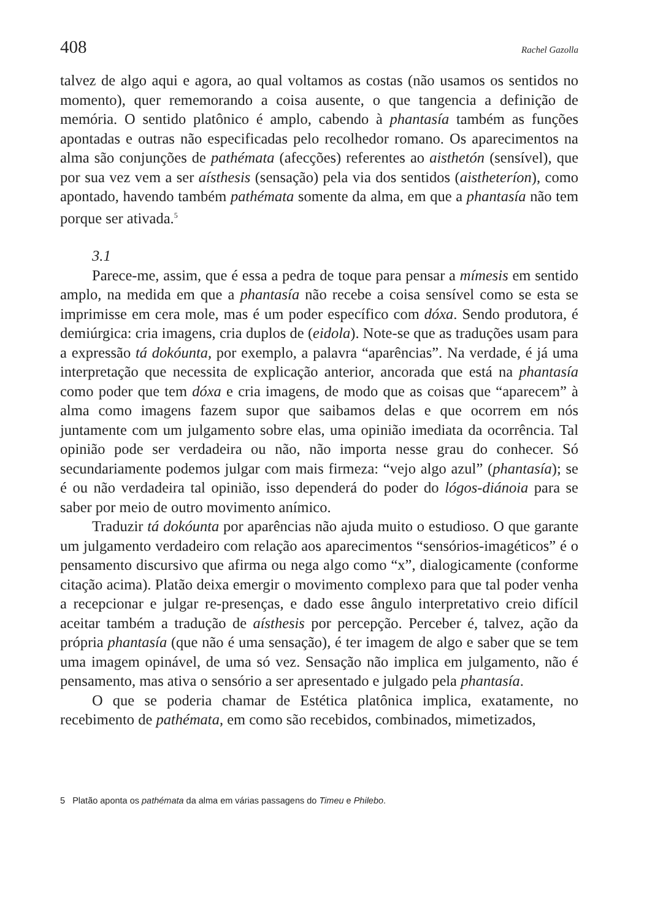408 Rachel Gazolla
talvez de algo aqui e agora, ao qual voltamos as costas (não usamos os sentidos no momento), quer rememorando a coisa ausente, o que tangencia a definição de memória. O sentido platônico é amplo, cabendo à phantasía também as funções apontadas e outras não especificadas pelo recolhedor romano. Os aparecimentos na alma são conjunções de pathémata (afecções) referentes ao aisthetón (sensível), que por sua vez vem a ser aísthesis (sensação) pela via dos sentidos (aistheteríon), como apontado, havendo também pathémata somente da alma, em que a phantasía não tem porque ser ativada.<sup>5</sup>
3.1
Parece-me, assim, que é essa a pedra de toque para pensar a mímesis em sentido amplo, na medida em que a phantasía não recebe a coisa sensível como se esta se imprimisse em cera mole, mas é um poder específico com dóxa. Sendo produtora, é demiúrgica: cria imagens, cria duplos de (eidola). Note-se que as traduções usam para a expressão tá dokóunta, por exemplo, a palavra “aparências”. Na verdade, é já uma interpretação que necessita de explicação anterior, ancorada que está na phantasía como poder que tem dóxa e cria imagens, de modo que as coisas que “aparecem” à alma como imagens fazem supor que saibamos delas e que ocorrem em nós juntamente com um julgamento sobre elas, uma opinião imediata da ocorrência. Tal opinião pode ser verdadeira ou não, não importa nesse grau do conhecer. Só secundariamente podemos julgar com mais firmeza: “vejo algo azul” (phantasía); se é ou não verdadeira tal opinião, isso dependerá do poder do lógos-diánoia para se saber por meio de outro movimento anímico.
Traduzir tá dokóunta por aparências não ajuda muito o estudioso. O que garante um julgamento verdadeiro com relação aos aparecimentos “sensórios-imagéticos” é o pensamento discursivo que afirma ou nega algo como “x”, dialogicamente (conforme citação acima). Platão deixa emergir o movimento complexo para que tal poder venha a recepcionar e julgar re-presenças, e dado esse ângulo interpretativo creio difícil aceitar também a tradução de aísthesis por percepção. Perceber é, talvez, ação da própria phantasía (que não é uma sensação), é ter imagem de algo e saber que se tem uma imagem opinável, de uma só vez. Sensação não implica em julgamento, não é pensamento, mas ativa o sensório a ser apresentado e julgado pela phantasía.
O que se poderia chamar de Estética platônica implica, exatamente, no recebimento de pathémata, em como são recebidos, combinados, mimetizados,
5 Platão aponta os pathémata da alma em várias passagens do Timeu e Philebo.